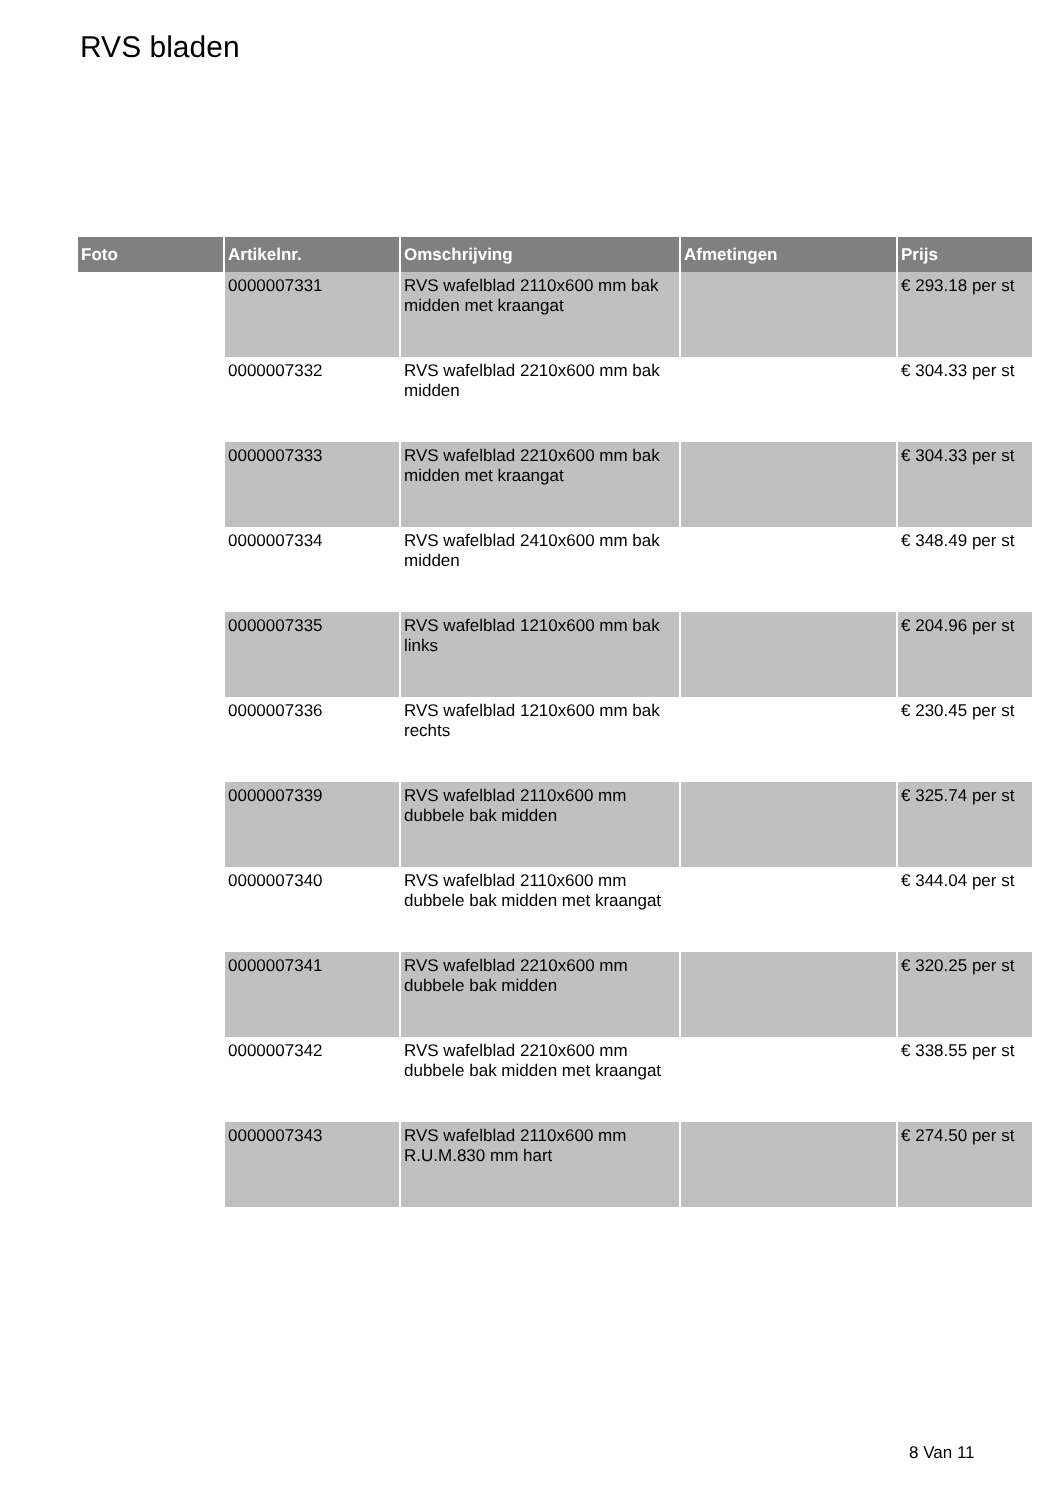RVS bladen
| Foto | Artikelnr. | Omschrijving | Afmetingen | Prijs |
| --- | --- | --- | --- | --- |
| | 0000007331 | RVS wafelblad 2110x600 mm bak midden met kraangat | | € 293.18 per st |
| | 0000007332 | RVS wafelblad 2210x600 mm bak midden | | € 304.33 per st |
| | 0000007333 | RVS wafelblad 2210x600 mm bak midden met kraangat | | € 304.33 per st |
| | 0000007334 | RVS wafelblad 2410x600 mm bak midden | | € 348.49 per st |
| | 0000007335 | RVS wafelblad 1210x600 mm bak links | | € 204.96 per st |
| | 0000007336 | RVS wafelblad 1210x600 mm bak rechts | | € 230.45 per st |
| | 0000007339 | RVS wafelblad 2110x600 mm dubbele bak midden | | € 325.74 per st |
| | 0000007340 | RVS wafelblad 2110x600 mm dubbele bak midden met kraangat | | € 344.04 per st |
| | 0000007341 | RVS wafelblad 2210x600 mm dubbele bak midden | | € 320.25 per st |
| | 0000007342 | RVS wafelblad 2210x600 mm dubbele bak midden met kraangat | | € 338.55 per st |
| | 0000007343 | RVS wafelblad 2110x600 mm R.U.M.830 mm hart | | € 274.50 per st |
8 Van 11